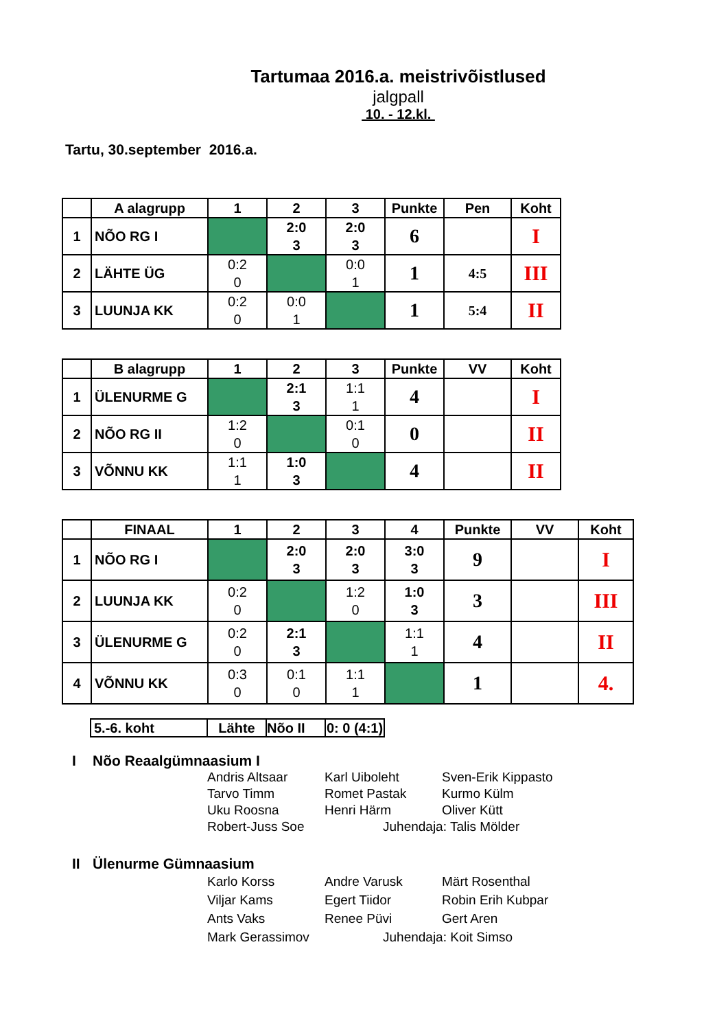Tartumaa 2016.a. meistrivõistlused
jalgpall
10. - 12.kl.
Tartu, 30.september 2016.a.
| | A alagrupp | 1 | 2 | 3 | Punkte | Pen | Koht |
| --- | --- | --- | --- | --- | --- | --- | --- |
| 1 | NÕO RG I | | 2:0 3 | 2:0 3 | 6 | | I |
| 2 | LÄHTE ÜG | 0:2 0 | | 0:0 1 | 1 | 4:5 | III |
| 3 | LUUNJA KK | 0:2 0 | 0:0 1 | | 1 | 5:4 | II |
| | B alagrupp | 1 | 2 | 3 | Punkte | VV | Koht |
| --- | --- | --- | --- | --- | --- | --- | --- |
| 1 | ÜLENURME G | | 2:1 3 | 1:1 1 | 4 | | I |
| 2 | NÕO RG II | 1:2 0 | | 0:1 0 | 0 | | II |
| 3 | VÕNNU KK | 1:1 1 | 1:0 3 | | 4 | | II |
| | FINAAL | 1 | 2 | 3 | 4 | Punkte | VV | Koht |
| --- | --- | --- | --- | --- | --- | --- | --- | --- |
| 1 | NÕO RG I | | 2:0 3 | 2:0 3 | 3:0 3 | 9 | | I |
| 2 | LUUNJA KK | 0:2 0 | | 1:2 0 | 1:0 3 | 3 | | III |
| 3 | ÜLENURME G | 0:2 0 | 2:1 3 | | 1:1 1 | 4 | | II |
| 4 | VÕNNU KK | 0:3 0 | 0:1 0 | 1:1 1 | | 1 | | 4. |
| 5.-6. koht | Lähte | Nõo II | 0: 0 (4:1) |
I Nõo Reaalgümnaasium I
Andris Altsaar
Karl Uiboleht
Sven-Erik Kippasto
Tarvo Timm
Romet Pastak
Kurmo Külm
Uku Roosna
Henri Härm
Oliver Kütt
Robert-Juss Soe
Juhendaja: Talis Mölder
II Ülenurme Gümnaasium
Karlo Korss
Andre Varusk
Märt Rosenthal
Viljar Kams
Egert Tiidor
Robin Erih Kubpar
Ants Vaks
Renee Püvi
Gert Aren
Mark Gerassimov
Juhendaja: Koit Simso